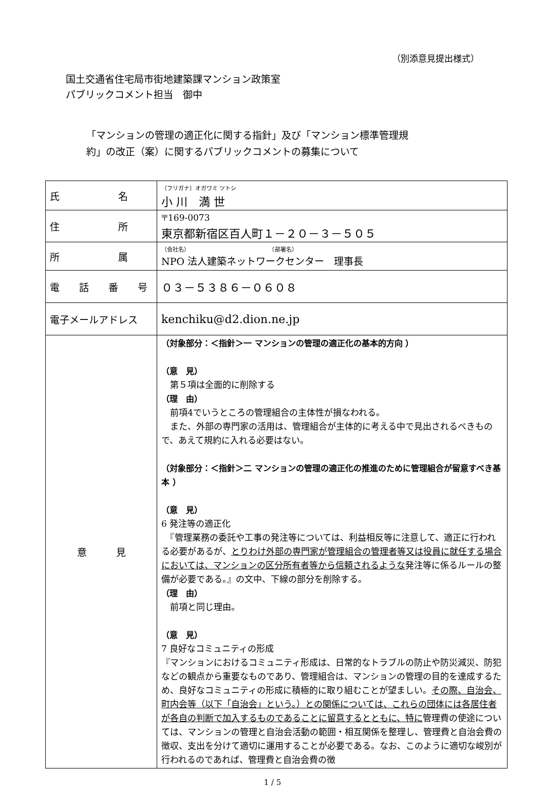（別添意見提出様式）
国土交通省住宅局市街地建築課マンション政策室
パブリックコメント担当　御中
「マンションの管理の適正化に関する指針」及び「マンション標準管理規
約」の改正（案）に関するパブリックコメントの募集について
| 氏 名 | （フリガナ）オガワミ ツトシ 小 川 満 世 |
| 住 所 | 〒169-0073 東京都新宿区百人町１－２０－３－５０５ |
| 所 属 | （会社名） （部署名） NPO 法人建築ネットワークセンター 理事長 |
| 電 話 番 号 | ０３－５３８６－０６０８ |
| 電子メールアドレス | kenchiku@d2.dion.ne.jp |
| 意 見 | （対象部分：＜指針＞一 マンションの管理の適正化の基本的方向 ） （意 見） 第５項は全面的に削除する （理 由） 前項4でいうところの管理組合の主体性が損なわれる。 また、外部の専門家の活用は、管理組合が主体的に考える中で見出されるべきもので、あえて規約に入れる必要はない。 （対象部分：＜指針＞二 マンションの管理の適正化の推進のために管理組合が留意すべき基本 ） （意 見） 6 発注等の適正化 『管理業務の委託や工事の発注等については、利益相反等に注意して、適正に行われる必要があるが、 とりわけ外部の専門家が管理組合の管理者等又は役員に就任する場合においては、マンションの区分所有者等から信頼されるような 発注等に係るルールの整備が必要である。』の文中、下線の部分を削除する。 （理 由） 前項と同じ理由。 （意 見） 7 良好なコミュニティの形成 『マンションにおけるコミュニティ形成は、日常的なトラブルの防止や防災減災、防犯などの観点から重要なものであり、管理組合は、マンションの管理の目的を達成するため、良好なコミュニティの形成に積極的に取り組むことが望ましい。 その際、自治会、町内会等（以下「自治会」という。）との関係については、これらの団体には各居住者が各自の判断で加入するものであることに留意するとともに、特に 管理費の使途については、マンションの管理と自治会活動の範囲・相互関係を整理し、管理費と自治会費の徴収、支出を分けて適切に運用することが必要である。なお、このように適切な峻別が行われるのであれば、管理費と自治会費の徴 |
1 / 5